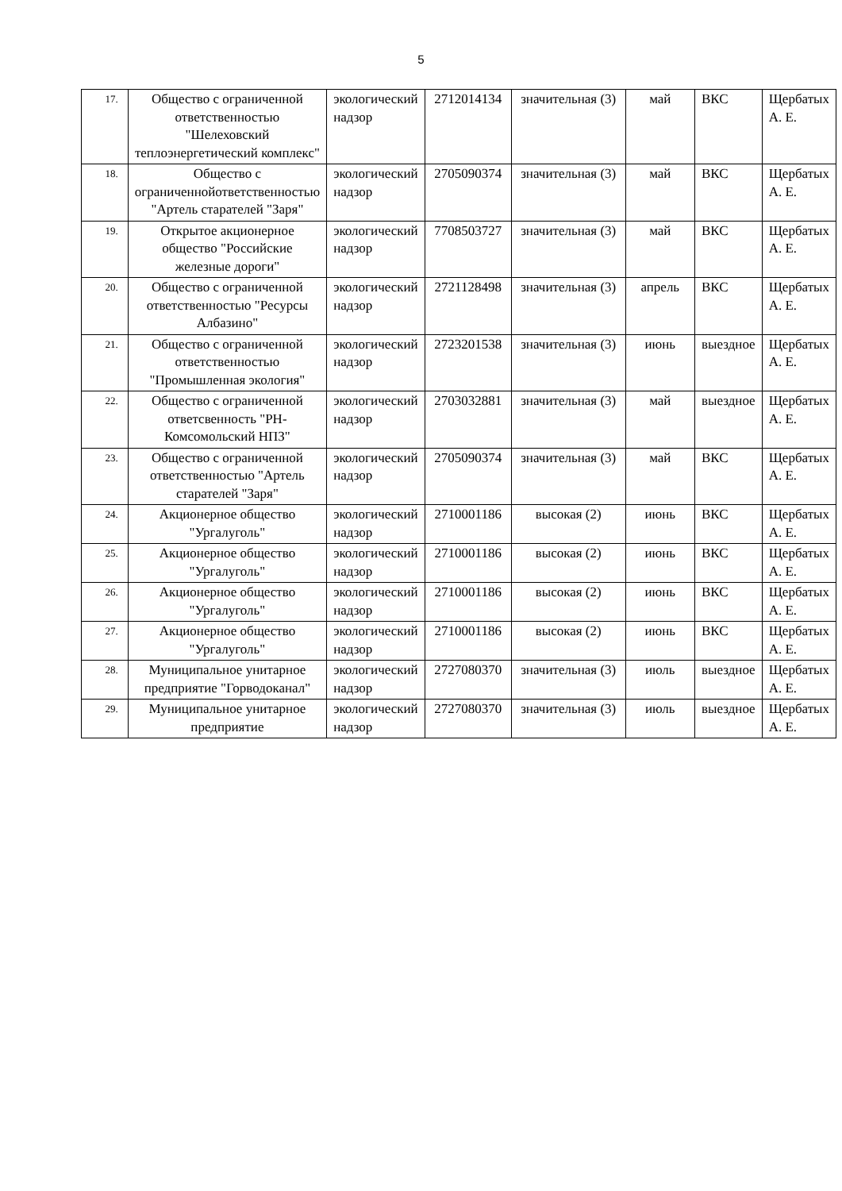5
| 17. | Общество с ограниченной ответственностью "Шелеховский теплоэнергетический комплекс" | экологический надзор | 2712014134 | значительная (3) | май | ВКС | Щербатых А. Е. |
| 18. | Общество с ограниченнойответственностью "Артель старателей "Заря" | экологический надзор | 2705090374 | значительная (3) | май | ВКС | Щербатых А. Е. |
| 19. | Открытое акционерное общество "Российские железные дороги" | экологический надзор | 7708503727 | значительная (3) | май | ВКС | Щербатых А. Е. |
| 20. | Общество с ограниченной ответственностью "Ресурсы Албазино" | экологический надзор | 2721128498 | значительная (3) | апрель | ВКС | Щербатых А. Е. |
| 21. | Общество с ограниченной ответственностью "Промышленная экология" | экологический надзор | 2723201538 | значительная (3) | июнь | выездное | Щербатых А. Е. |
| 22. | Общество с ограниченной ответсвенность "РН-Комсомольский НПЗ" | экологический надзор | 2703032881 | значительная (3) | май | выездное | Щербатых А. Е. |
| 23. | Общество с ограниченной ответственностью "Артель старателей "Заря" | экологический надзор | 2705090374 | значительная (3) | май | ВКС | Щербатых А. Е. |
| 24. | Акционерное общество "Ургалуголь" | экологический надзор | 2710001186 | высокая (2) | июнь | ВКС | Щербатых А. Е. |
| 25. | Акционерное общество "Ургалуголь" | экологический надзор | 2710001186 | высокая (2) | июнь | ВКС | Щербатых А. Е. |
| 26. | Акционерное общество "Ургалуголь" | экологический надзор | 2710001186 | высокая (2) | июнь | ВКС | Щербатых А. Е. |
| 27. | Акционерное общество "Ургалуголь" | экологический надзор | 2710001186 | высокая (2) | июнь | ВКС | Щербатых А. Е. |
| 28. | Муниципальное унитарное предприятие "Горводоканал" | экологический надзор | 2727080370 | значительная (3) | июль | выездное | Щербатых А. Е. |
| 29. | Муниципальное унитарное предприятие | экологический надзор | 2727080370 | значительная (3) | июль | выездное | Щербатых А. Е. |